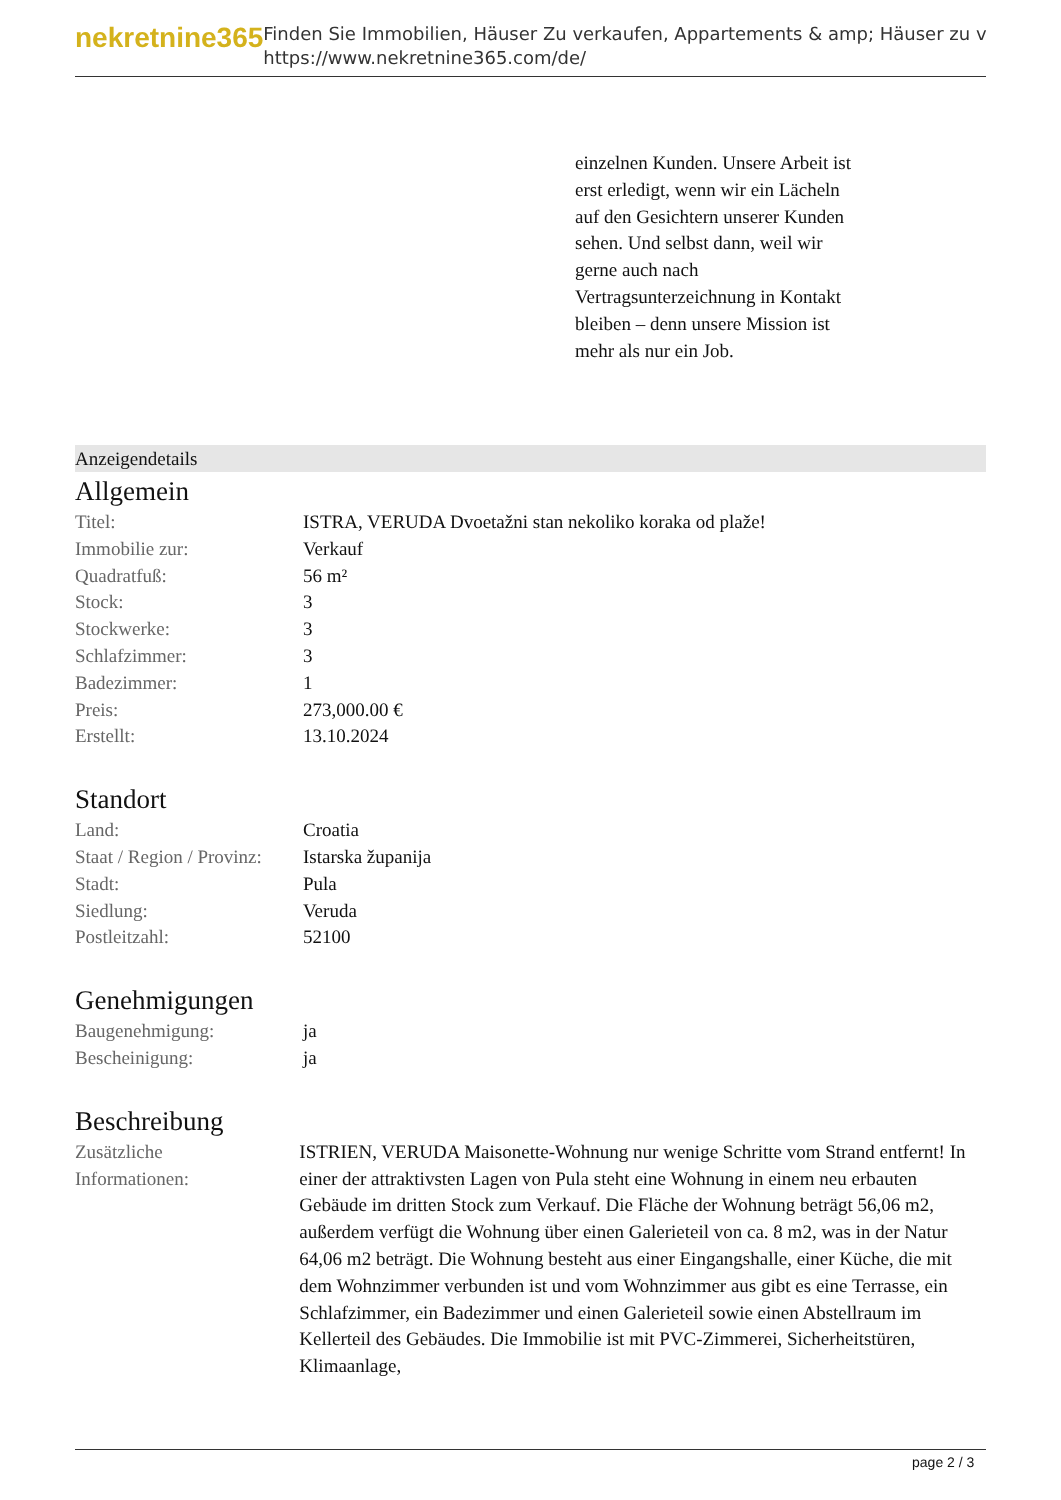nekretnine365
Finden Sie Immobilien, Häuser Zu verkaufen, Appartements & amp; Häuser zu v
https://www.nekretnine365.com/de/
einzelnen Kunden. Unsere Arbeit ist erst erledigt, wenn wir ein Lächeln auf den Gesichtern unserer Kunden sehen. Und selbst dann, weil wir gerne auch nach Vertragsunterzeichnung in Kontakt bleiben – denn unsere Mission ist mehr als nur ein Job.
Anzeigendetails
Allgemein
| Titel: | ISTRA, VERUDA Dvoetažni stan nekoliko koraka od plaže! |
| Immobilie zur: | Verkauf |
| Quadratfuß: | 56 m² |
| Stock: | 3 |
| Stockwerke: | 3 |
| Schlafzimmer: | 3 |
| Badezimmer: | 1 |
| Preis: | 273,000.00 € |
| Erstellt: | 13.10.2024 |
Standort
| Land: | Croatia |
| Staat / Region / Provinz: | Istarska županija |
| Stadt: | Pula |
| Siedlung: | Veruda |
| Postleitzahl: | 52100 |
Genehmigungen
| Baugenehmigung: | ja |
| Bescheinigung: | ja |
Beschreibung
| Zusätzliche Informationen: | ISTRIEN, VERUDA Maisonette-Wohnung nur wenige Schritte vom Strand entfernt! In einer der attraktivsten Lagen von Pula steht eine Wohnung in einem neu erbauten Gebäude im dritten Stock zum Verkauf. Die Fläche der Wohnung beträgt 56,06 m2, außerdem verfügt die Wohnung über einen Galerieteil von ca. 8 m2, was in der Natur 64,06 m2 beträgt. Die Wohnung besteht aus einer Eingangshalle, einer Küche, die mit dem Wohnzimmer verbunden ist und vom Wohnzimmer aus gibt es eine Terrasse, ein Schlafzimmer, ein Badezimmer und einen Galerieteil sowie einen Abstellraum im Kellerteil des Gebäudes. Die Immobilie ist mit PVC-Zimmerei, Sicherheitstüren, Klimaanlage, |
page 2 / 3